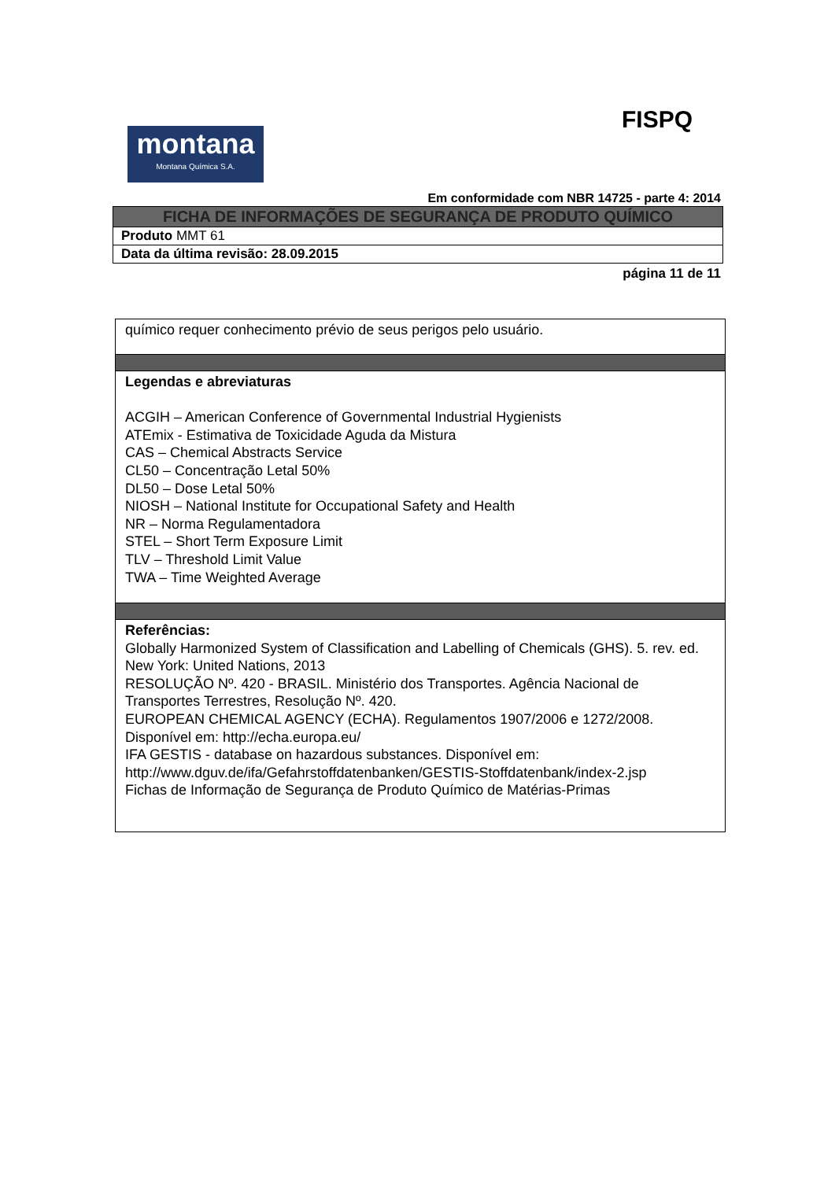montana
Montana Química S.A.
FISPQ
Em conformidade com NBR 14725 - parte 4: 2014
| FICHA DE INFORMAÇÕES DE SEGURANÇA DE PRODUTO QUÍMICO |
| Produto MMT 61 |
| Data da última revisão: 28.09.2015 |
página 11 de 11
| químico requer conhecimento prévio de seus perigos pelo usuário. |
| Legendas e abreviaturas ACGIH – American Conference of Governmental Industrial Hygienists ATEmix - Estimativa de Toxicidade Aguda da Mistura CAS – Chemical Abstracts Service CL50 – Concentração Letal 50% DL50 – Dose Letal 50% NIOSH – National Institute for Occupational Safety and Health NR – Norma Regulamentadora STEL – Short Term Exposure Limit TLV – Threshold Limit Value TWA – Time Weighted Average |
| Referências: Globally Harmonized System of Classification and Labelling of Chemicals (GHS). 5. rev. ed. New York: United Nations, 2013 RESOLUÇÃO Nº. 420 - BRASIL. Ministério dos Transportes. Agência Nacional de Transportes Terrestres, Resolução Nº. 420. EUROPEAN CHEMICAL AGENCY (ECHA). Regulamentos 1907/2006 e 1272/2008. Disponível em: http://echa.europa.eu/ IFA GESTIS - database on hazardous substances. Disponível em: http://www.dguv.de/ifa/Gefahrstoffdatenbanken/GESTIS-Stoffdatenbank/index-2.jsp Fichas de Informação de Segurança de Produto Químico de Matérias-Primas |